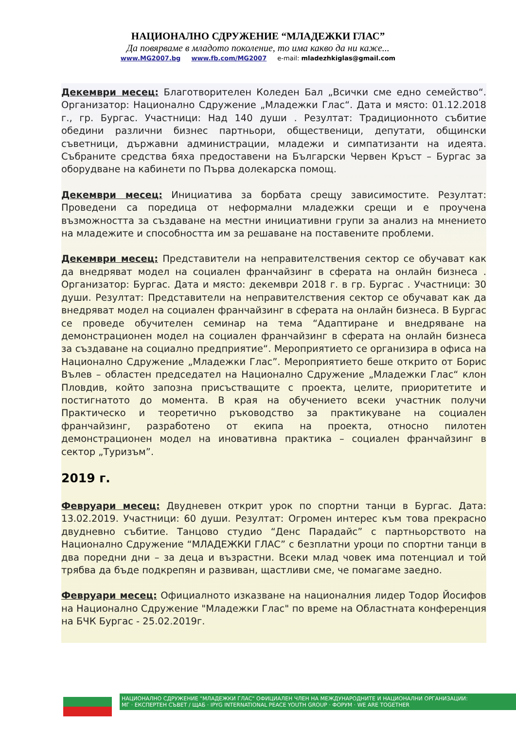НАЦИОНАЛНО СДРУЖЕНИЕ “МЛАДЕЖКИ ГЛАС”
Да повярваме в младото поколение, то има какво да ни каже...
www.MG2007.bg www.fb.com/MG2007 e-mail: mladezhkiglas@gmail.com
Декември месец: Благотворителен Коледен Бал „Всички сме едно семейство“. Организатор: Национално Сдружение „Младежки Глас“. Дата и място: 01.12.2018 г., гр. Бургас. Участници: Над 140 души . Резултат: Традиционното събитие обедини различни бизнес партньори, общественици, депутати, общински съветници, държавни администрации, младежи и симпатизанти на идеята. Събраните средства бяха предоставени на Български Червен Кръст – Бургас за оборудване на кабинети по Първа долекарска помощ.
Декември месец: Инициатива за борбата срещу зависимостите. Резултат: Проведени са поредица от неформални младежки срещи и е проучена възможността за създаване на местни инициативни групи за анализ на мнението на младежите и способността им за решаване на поставените проблеми.
Декември месец: Представители на неправителствения сектор се обучават как да внедряват модел на социален франчайзинг в сферата на онлайн бизнеса . Организатор: Бургас. Дата и място: декември 2018 г. в гр. Бургас . Участници: 30 души. Резултат: Представители на неправителствения сектор се обучават как да внедряват модел на социален франчайзинг в сферата на онлайн бизнеса. В Бургас се проведе обучителен семинар на тема “Адаптиране и внедряване на демонстрационен модел на социален франчайзинг в сферата на онлайн бизнеса за създаване на социално предприятие“. Мероприятието се организира в офиса на Национално Сдружение „Младежки Глас”. Мероприятието беше открито от Борис Вълев – областен председател на Национално Сдружение „Младежки Глас“ клон Пловдив, който запозна присъстващите с проекта, целите, приоритетите и постигнатото до момента. В края на обучението всеки участник получи Практическо и теоретично ръководство за практикуване на социален франчайзинг, разработено от екипа на проекта, относно пилотен демонстрационен модел на иновативна практика – социален франчайзинг в сектор „Туризъм”.
2019 г.
Февруари месец: Двудневен открит урок по спортни танци в Бургас. Дата: 13.02.2019. Участници: 60 души. Резултат: Огромен интерес към това прекрасно двудневно събитие. Танцово студио “Денс Парадайс” с партньорството на Национално Сдружение “МЛАДЕЖКИ ГЛАС” с безплатни уроци по спортни танци в два поредни дни – за деца и възрастни. Всеки млад човек има потенциал и той трябва да бъде подкрепян и развиван, щастливи сме, че помагаме заедно.
Февруари месец: Официалното изказване на националния лидер Тодор Йосифов на Национално Сдружение "Младежки Глас" по време на Областната конференция на БЧК Бургас - 25.02.2019г.
НАЦИОНАЛНО СДРУЖЕНИЕ "МЛАДЕЖКИ ГЛАС" ОФИЦИАЛЕН ЧЛЕН НА МЕЖДУНАРОДНИТЕ И НАЦИОНАЛНИ ОРГАНИЗАЦИИ:
МГ · ЕКСПЕРТЕН СЪВЕТ / ЩАБ · IPYG INTERNATIONAL PEACE YOUTH GROUP · ФОРУМ · WE ARE TOGETHER